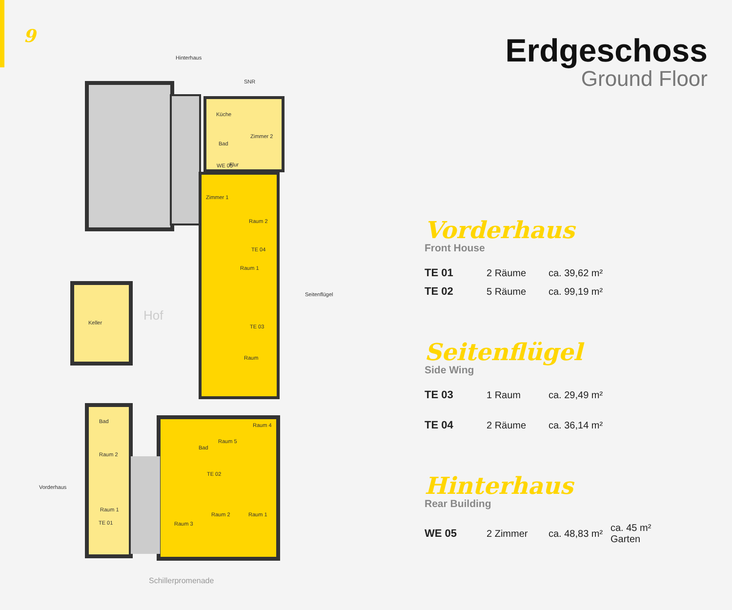9
Hinterhaus
Küche
Zimmer 2
Bad
Flur
WE 05
SNR
Zimmer 1
Raum 2
TE 04
Raum 1
TE 03
Raum
Keller
Hof
Seitenflügel
Bad
Raum 2
Raum 1
TE 01
Raum 4
Bad
Raum 5
TE 02
Raum 3
Raum 2
Raum 1
Vorderhaus
Schillerpromenade
Erdgeschoss
Ground Floor
Vorderhaus
Front House
| TE 01 | 2 Räume | ca. 39,62 m² |
| TE 02 | 5 Räume | ca. 99,19 m² |
Seitenflügel
Side Wing
| TE 03 | 1 Raum | ca. 29,49 m² |
| TE 04 | 2 Räume | ca. 36,14 m² |
Hinterhaus
Rear Building
| WE 05 | 2 Zimmer | ca. 48,83 m² | ca. 45 m² Garten |